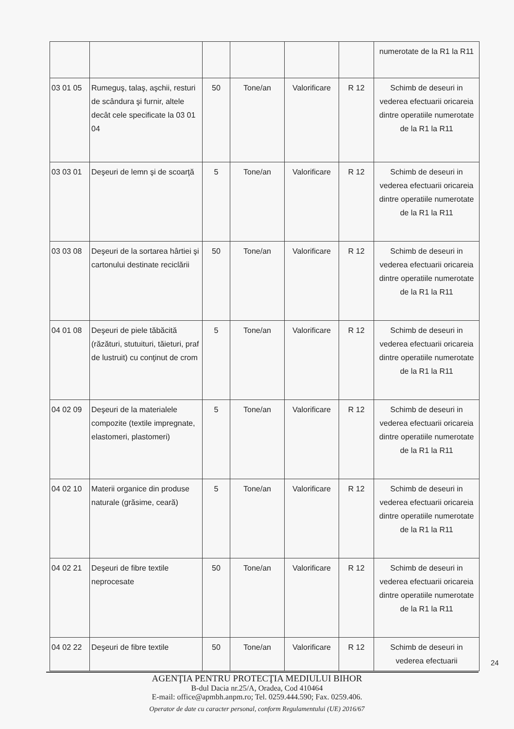| | | | | | | numerotate de la R1 la R11 |
| 03 01 05 | Rumeguş, talaş, aşchii, resturi de scândura şi furnir, altele decât cele specificate la 03 01 04 | 50 | Tone/an | Valorificare | R 12 | Schimb de deseuri in vederea efectuarii oricareia dintre operatiile numerotate de la R1 la R11 |
| 03 03 01 | Deşeuri de lemn şi de scoarţă | 5 | Tone/an | Valorificare | R 12 | Schimb de deseuri in vederea efectuarii oricareia dintre operatiile numerotate de la R1 la R11 |
| 03 03 08 | Deşeuri de la sortarea hârtiei şi cartonului destinate reciclării | 50 | Tone/an | Valorificare | R 12 | Schimb de deseuri in vederea efectuarii oricareia dintre operatiile numerotate de la R1 la R11 |
| 04 01 08 | Deşeuri de piele tăbăcită (răzături, stutuituri, tăieturi, praf de lustruit) cu conţinut de crom | 5 | Tone/an | Valorificare | R 12 | Schimb de deseuri in vederea efectuarii oricareia dintre operatiile numerotate de la R1 la R11 |
| 04 02 09 | Deşeuri de la materialele compozite (textile impregnate, elastomeri, plastomeri) | 5 | Tone/an | Valorificare | R 12 | Schimb de deseuri in vederea efectuarii oricareia dintre operatiile numerotate de la R1 la R11 |
| 04 02 10 | Materii organice din produse naturale (grăsime, ceară) | 5 | Tone/an | Valorificare | R 12 | Schimb de deseuri in vederea efectuarii oricareia dintre operatiile numerotate de la R1 la R11 |
| 04 02 21 | Deşeuri de fibre textile neprocesate | 50 | Tone/an | Valorificare | R 12 | Schimb de deseuri in vederea efectuarii oricareia dintre operatiile numerotate de la R1 la R11 |
| 04 02 22 | Deşeuri de fibre textile | 50 | Tone/an | Valorificare | R 12 | Schimb de deseuri in vederea efectuarii |
24
AGENŢIA PENTRU PROTECŢIA MEDIULUI BIHOR
B-dul Dacia nr.25/A, Oradea, Cod 410464
E-mail: office@apmbh.anpm.ro; Tel. 0259.444.590; Fax. 0259.406.
Operator de date cu caracter personal, conform Regulamentului (UE) 2016/67